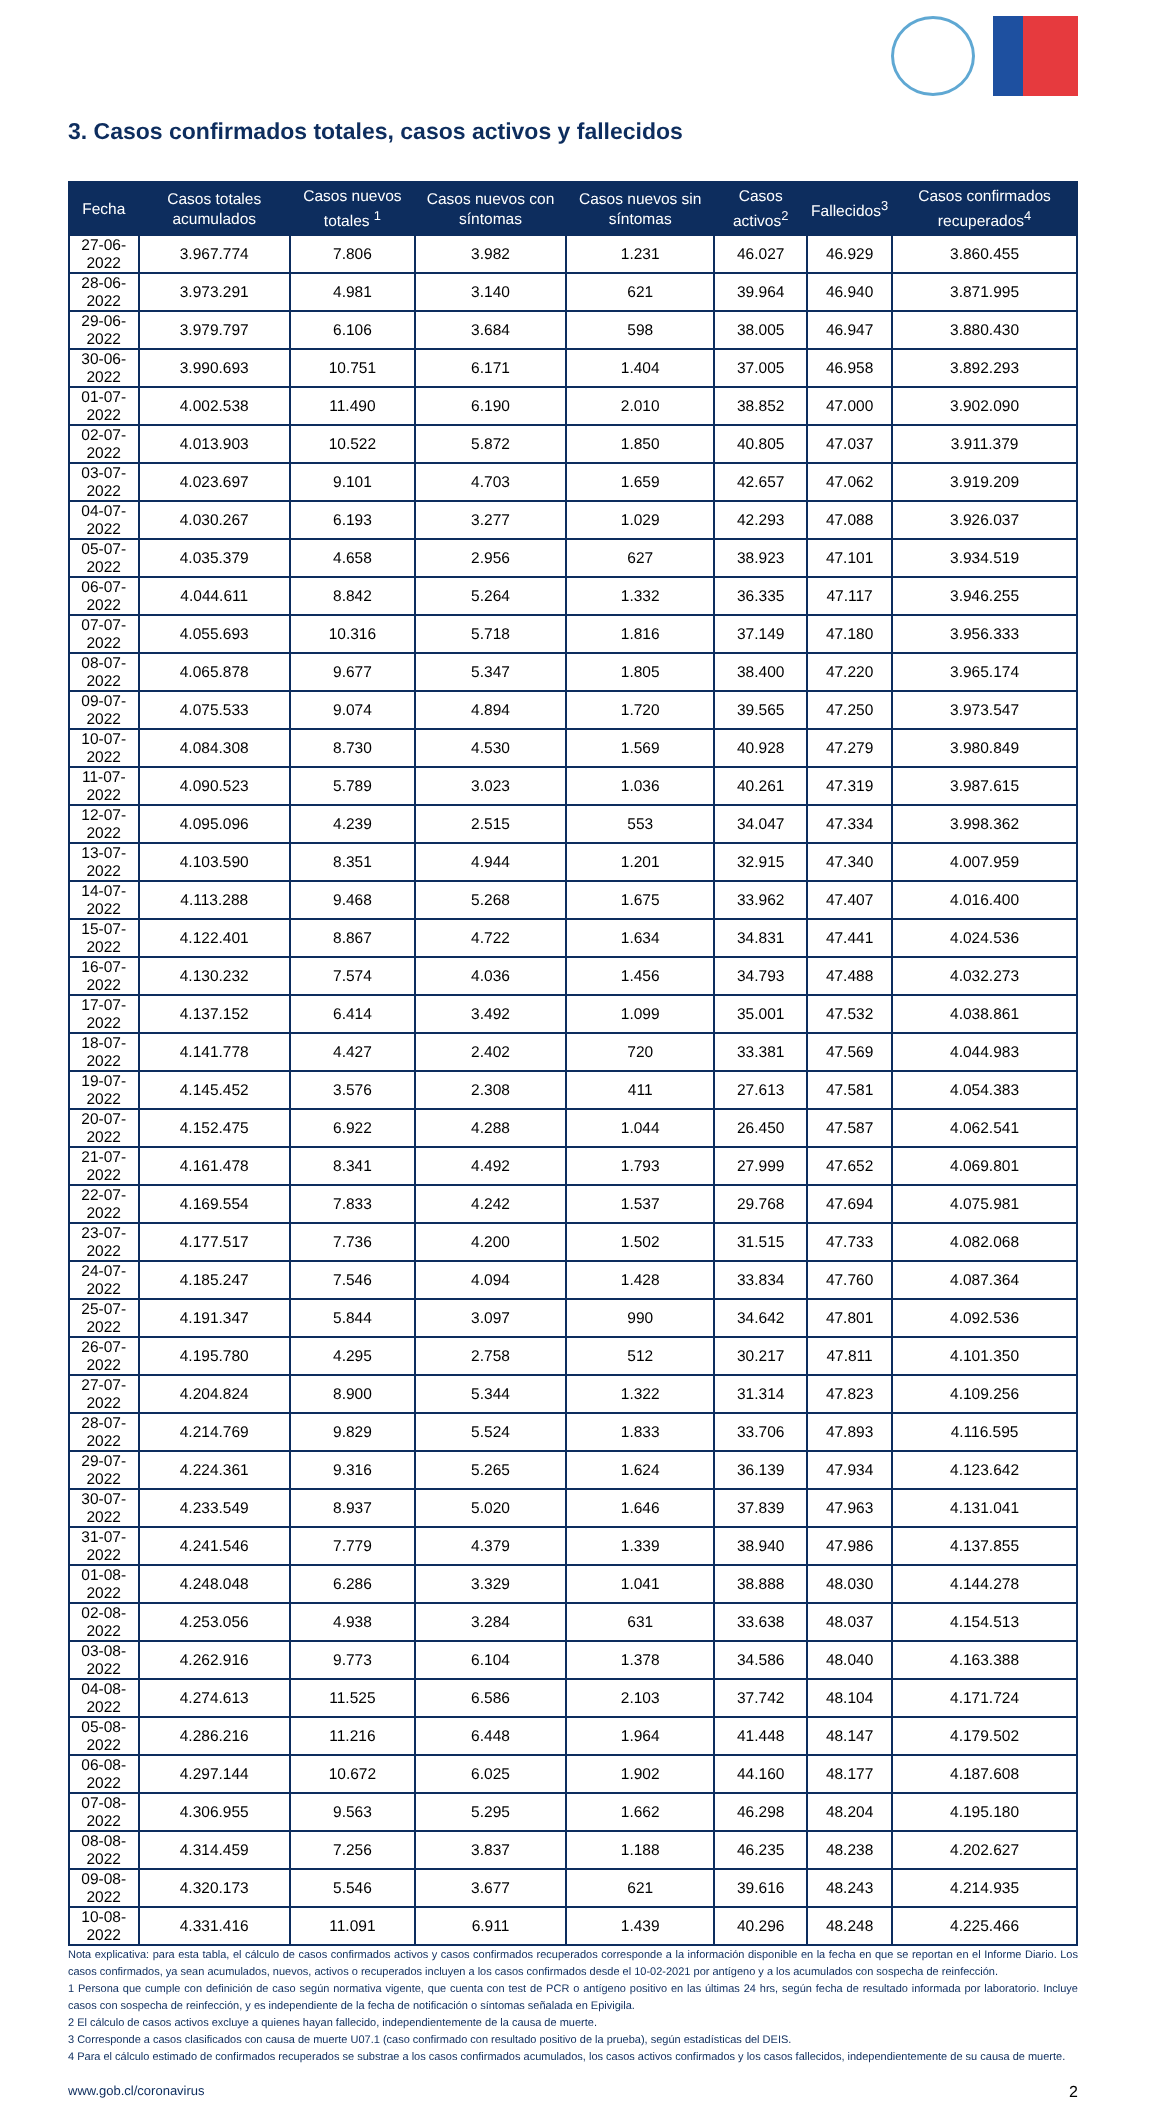3. Casos confirmados totales, casos activos y fallecidos
| Fecha | Casos totales acumulados | Casos nuevos totales <sup>1</sup> | Casos nuevos con síntomas | Casos nuevos sin síntomas | Casos activos<sup>2</sup> | Fallecidos<sup>3</sup> | Casos confirmados recuperados<sup>4</sup> |
| --- | --- | --- | --- | --- | --- | --- | --- |
| 27-06-2022 | 3.967.774 | 7.806 | 3.982 | 1.231 | 46.027 | 46.929 | 3.860.455 |
| 28-06-2022 | 3.973.291 | 4.981 | 3.140 | 621 | 39.964 | 46.940 | 3.871.995 |
| 29-06-2022 | 3.979.797 | 6.106 | 3.684 | 598 | 38.005 | 46.947 | 3.880.430 |
| 30-06-2022 | 3.990.693 | 10.751 | 6.171 | 1.404 | 37.005 | 46.958 | 3.892.293 |
| 01-07-2022 | 4.002.538 | 11.490 | 6.190 | 2.010 | 38.852 | 47.000 | 3.902.090 |
| 02-07-2022 | 4.013.903 | 10.522 | 5.872 | 1.850 | 40.805 | 47.037 | 3.911.379 |
| 03-07-2022 | 4.023.697 | 9.101 | 4.703 | 1.659 | 42.657 | 47.062 | 3.919.209 |
| 04-07-2022 | 4.030.267 | 6.193 | 3.277 | 1.029 | 42.293 | 47.088 | 3.926.037 |
| 05-07-2022 | 4.035.379 | 4.658 | 2.956 | 627 | 38.923 | 47.101 | 3.934.519 |
| 06-07-2022 | 4.044.611 | 8.842 | 5.264 | 1.332 | 36.335 | 47.117 | 3.946.255 |
| 07-07-2022 | 4.055.693 | 10.316 | 5.718 | 1.816 | 37.149 | 47.180 | 3.956.333 |
| 08-07-2022 | 4.065.878 | 9.677 | 5.347 | 1.805 | 38.400 | 47.220 | 3.965.174 |
| 09-07-2022 | 4.075.533 | 9.074 | 4.894 | 1.720 | 39.565 | 47.250 | 3.973.547 |
| 10-07-2022 | 4.084.308 | 8.730 | 4.530 | 1.569 | 40.928 | 47.279 | 3.980.849 |
| 11-07-2022 | 4.090.523 | 5.789 | 3.023 | 1.036 | 40.261 | 47.319 | 3.987.615 |
| 12-07-2022 | 4.095.096 | 4.239 | 2.515 | 553 | 34.047 | 47.334 | 3.998.362 |
| 13-07-2022 | 4.103.590 | 8.351 | 4.944 | 1.201 | 32.915 | 47.340 | 4.007.959 |
| 14-07-2022 | 4.113.288 | 9.468 | 5.268 | 1.675 | 33.962 | 47.407 | 4.016.400 |
| 15-07-2022 | 4.122.401 | 8.867 | 4.722 | 1.634 | 34.831 | 47.441 | 4.024.536 |
| 16-07-2022 | 4.130.232 | 7.574 | 4.036 | 1.456 | 34.793 | 47.488 | 4.032.273 |
| 17-07-2022 | 4.137.152 | 6.414 | 3.492 | 1.099 | 35.001 | 47.532 | 4.038.861 |
| 18-07-2022 | 4.141.778 | 4.427 | 2.402 | 720 | 33.381 | 47.569 | 4.044.983 |
| 19-07-2022 | 4.145.452 | 3.576 | 2.308 | 411 | 27.613 | 47.581 | 4.054.383 |
| 20-07-2022 | 4.152.475 | 6.922 | 4.288 | 1.044 | 26.450 | 47.587 | 4.062.541 |
| 21-07-2022 | 4.161.478 | 8.341 | 4.492 | 1.793 | 27.999 | 47.652 | 4.069.801 |
| 22-07-2022 | 4.169.554 | 7.833 | 4.242 | 1.537 | 29.768 | 47.694 | 4.075.981 |
| 23-07-2022 | 4.177.517 | 7.736 | 4.200 | 1.502 | 31.515 | 47.733 | 4.082.068 |
| 24-07-2022 | 4.185.247 | 7.546 | 4.094 | 1.428 | 33.834 | 47.760 | 4.087.364 |
| 25-07-2022 | 4.191.347 | 5.844 | 3.097 | 990 | 34.642 | 47.801 | 4.092.536 |
| 26-07-2022 | 4.195.780 | 4.295 | 2.758 | 512 | 30.217 | 47.811 | 4.101.350 |
| 27-07-2022 | 4.204.824 | 8.900 | 5.344 | 1.322 | 31.314 | 47.823 | 4.109.256 |
| 28-07-2022 | 4.214.769 | 9.829 | 5.524 | 1.833 | 33.706 | 47.893 | 4.116.595 |
| 29-07-2022 | 4.224.361 | 9.316 | 5.265 | 1.624 | 36.139 | 47.934 | 4.123.642 |
| 30-07-2022 | 4.233.549 | 8.937 | 5.020 | 1.646 | 37.839 | 47.963 | 4.131.041 |
| 31-07-2022 | 4.241.546 | 7.779 | 4.379 | 1.339 | 38.940 | 47.986 | 4.137.855 |
| 01-08-2022 | 4.248.048 | 6.286 | 3.329 | 1.041 | 38.888 | 48.030 | 4.144.278 |
| 02-08-2022 | 4.253.056 | 4.938 | 3.284 | 631 | 33.638 | 48.037 | 4.154.513 |
| 03-08-2022 | 4.262.916 | 9.773 | 6.104 | 1.378 | 34.586 | 48.040 | 4.163.388 |
| 04-08-2022 | 4.274.613 | 11.525 | 6.586 | 2.103 | 37.742 | 48.104 | 4.171.724 |
| 05-08-2022 | 4.286.216 | 11.216 | 6.448 | 1.964 | 41.448 | 48.147 | 4.179.502 |
| 06-08-2022 | 4.297.144 | 10.672 | 6.025 | 1.902 | 44.160 | 48.177 | 4.187.608 |
| 07-08-2022 | 4.306.955 | 9.563 | 5.295 | 1.662 | 46.298 | 48.204 | 4.195.180 |
| 08-08-2022 | 4.314.459 | 7.256 | 3.837 | 1.188 | 46.235 | 48.238 | 4.202.627 |
| 09-08-2022 | 4.320.173 | 5.546 | 3.677 | 621 | 39.616 | 48.243 | 4.214.935 |
| 10-08-2022 | 4.331.416 | 11.091 | 6.911 | 1.439 | 40.296 | 48.248 | 4.225.466 |
Nota explicativa: para esta tabla, el cálculo de casos confirmados activos y casos confirmados recuperados corresponde a la información disponible en la fecha en que se reportan en el Informe Diario. Los casos confirmados, ya sean acumulados, nuevos, activos o recuperados incluyen a los casos confirmados desde el 10-02-2021 por antígeno y a los acumulados con sospecha de reinfección.
1 Persona que cumple con definición de caso según normativa vigente, que cuenta con test de PCR o antígeno positivo en las últimas 24 hrs, según fecha de resultado informada por laboratorio. Incluye casos con sospecha de reinfección, y es independiente de la fecha de notificación o síntomas señalada en Epivigila.
2 El cálculo de casos activos excluye a quienes hayan fallecido, independientemente de la causa de muerte.
3 Corresponde a casos clasificados con causa de muerte U07.1 (caso confirmado con resultado positivo de la prueba), según estadísticas del DEIS.
4 Para el cálculo estimado de confirmados recuperados se substrae a los casos confirmados acumulados, los casos activos confirmados y los casos fallecidos, independientemente de su causa de muerte.
www.gob.cl/coronavirus 2